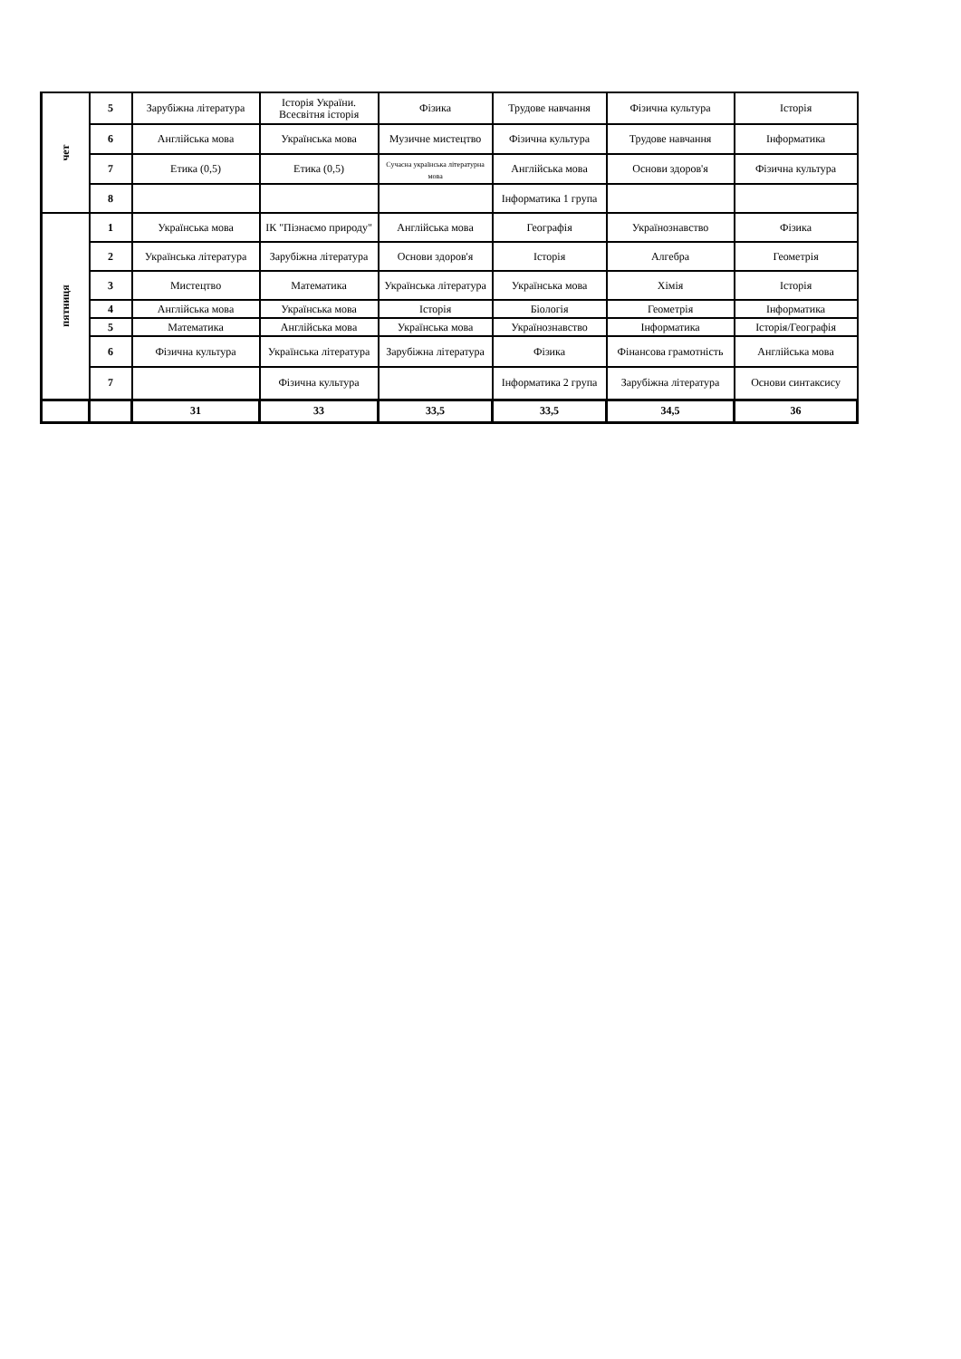| чет | 5 | Зарубіжна література | Історія України. Всесвітня історія | Фізика | Трудове навчання | Фізична культура | Історія |
| | 6 | Англійська мова | Українська мова | Музичне мистецтво | Фізична культура | Трудове навчання | Інформатика |
| | 7 | Етика (0,5) | Етика (0,5) | Сучасна українська літературна мова | Англійська мова | Основи здоров'я | Фізична культура |
| | 8 | | | | Інформатика 1 група | | |
| пятниця | 1 | Українська мова | ІК "Пізнаємо природу" | Англійська мова | Географія | Українознавство | Фізика |
| | 2 | Українська література | Зарубіжна література | Основи здоров'я | Історія | Алгебра | Геометрія |
| | 3 | Мистецтво | Математика | Українська література | Українська мова | Хімія | Історія |
| | 4 | Англійська мова | Українська мова | Історія | Біологія | Геометрія | Інформатика |
| | 5 | Математика | Англійська мова | Українська мова | Українознавство | Інформатика | Історія/Географія |
| | 6 | Фізична культура | Українська література | Зарубіжна література | Фізика | Фінансова грамотність | Англійська мова |
| | 7 | | Фізична культура | | Інформатика 2 група | Зарубіжна література | Основи синтаксису |
| | | 31 | 33 | 33,5 | 33,5 | 34,5 | 36 |